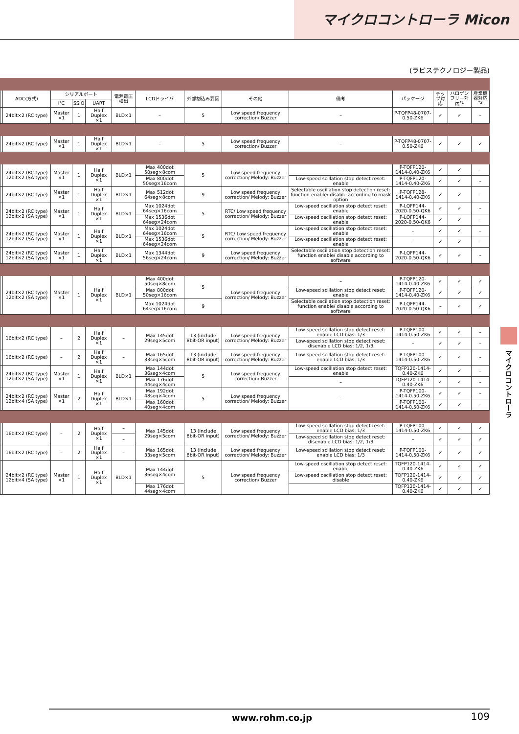マイクロコントローラ Micon
(ラピステクノロジー製品)
| | ADC(方式) | シリアルポート | | | 電源電圧検出 | LCDドライバ | 外部割込み要因 | その他 | 備考 | パッケージ | チップ対応 | ハロゲンフリー対応<sup>*1</sup> | 産業機器対応<sup>*2</sup> |
| --- | --- | --- | --- | --- | --- | --- | --- | --- | --- | --- | --- | --- | --- |
| | | I²C | SSIO | UART | | | | | | | | | |
| | 24bit×2 (RC type) | Master ×1 | 1 | Half Duplex ×1 | BLD×1 | – | 5 | Low speed frequency correction/ Buzzer | – | P-TQFP48-0707-0.50-ZK6 | ✓ | ✓ | – |
| | 24bit×2 (RC type) | Master ×1 | 1 | Half Duplex ×1 | BLD×1 | – | 5 | Low speed frequency correction/ Buzzer | – | P-TQFP48-0707-0.50-ZK6 | ✓ | ✓ | ✓ |
| | 24bit×2 (RC type) 12bit×2 (SA type) | Master ×1 | 1 | Half Duplex ×1 | BLD×1 | Max 400dot 50seg×8com | 5 | Low speed frequency correction/ Melody: Buzzer | – | P-TQFP120-1414-0.40-ZK6 | ✓ | ✓ | – |
| | | | | | | Max 800dot 50seg×16com | | | Low-speed scillation stop detect reset: enable | P-TQFP120-1414-0.40-ZK6 | ✓ | ✓ | – |
| | 24bit×2 (RC type) | Master ×1 | 1 | Half Duplex ×1 | BLD×1 | Max 512dot 64seg×8com | 9 | Low speed frequency correction/ Melody: Buzzer | Selectable oscillation stop detection reset: function enable/ disable according to mask option | P-TQFP128-1414-0.40-ZK6 | ✓ | ✓ | – |
| | 24bit×2 (RC type) 12bit×2 (SA type) | Master ×1 | 1 | Half Duplex ×1 | BLD×1 | Max 1024dot 64seg×16com | 5 | RTC/ Low speed frequency correction/ Melody: Buzzer | Low-speed oscillation stop detect reset: enable | P-LQFP144-2020-0.50-QK6 | ✓ | ✓ | – |
| | | | | | | Max 1536dot 64seg×24com | | | Low-speed oscillation stop detect reset: enable | P-LQFP144-2020-0.50-QK6 | ✓ | ✓ | – |
| | 24bit×2 (RC type) 12bit×2 (SA type) | Master ×1 | 1 | Half Duplex ×1 | BLD×1 | Max 1024dot 64seg×16com | 5 | RTC/ Low speed frequency correction/ Melody: Buzzer | Low-speed oscillation stop detect reset: enable | – | ✓ | ✓ | – |
| | | | | | | Max 1536dot 64seg×24com | | | Low-speed oscillation stop detect reset: enable | – | ✓ | ✓ | – |
| | 24bit×2 (RC type) 12bit×2 (SA type) | Master ×1 | 1 | Half Duplex ×1 | BLD×1 | Max 1344dot 56seg×24com | 9 | Low speed frequency correction/ Melody: Buzzer | Selectable oscillation stop detection reset: function enable/ disable according to software | P-LQFP144-2020-0.50-QK6 | ✓ | ✓ | – |
| | 24bit×2 (RC type) 12bit×2 (SA type) | Master ×1 | 1 | Half Duplex ×1 | BLD×1 | Max 400dot 50seg×8com | 5 | Low speed frequency correction/ Melody: Buzzer | – | P-TQFP120-1414-0.40-ZK6 | ✓ | ✓ | ✓ |
| | | | | | | Max 800dot 50seg×16com | | | Low-speed scillation stop detect reset: enable | P-TQFP120-1414-0.40-ZK6 | ✓ | ✓ | ✓ |
| | | | | | | Max 1024dot 64seg×16com | 9 | | Selectable oscillation stop detection reset: function enable/ disable according to software | P-LQFP144-2020-0.50-QK6 | – | ✓ | ✓ |
| | 16bit×2 (RC type) | – | 2 | Half Duplex ×1 | – | Max 145dot 29seg×5com | 13 (include 8bit-OR input) | Low speed frequency correction/ Melody: Buzzer | Low-speed scillation stop detect reset: enable LCD bias: 1/3 | P-TQFP100-1414-0.50-ZK6 | ✓ | ✓ | – |
| | | | | | | | | | Low-speed scillation stop detect reset: disenable LCD bias: 1/2, 1/3 | – | ✓ | ✓ | – |
| | 16bit×2 (RC type) | – | 2 | Half Duplex ×1 | – | Max 165dot 33seg×5com | 13 (include 8bit-OR input) | Low speed frequency correction/ Melody: Buzzer | Low-speed scillation stop detect reset: enable LCD bias: 1/3 | P-TQFP100-1414-0.50-ZK6 | ✓ | ✓ | – |
| | 24bit×2 (RC type) 12bit×2 (SA type) | Master ×1 | 1 | Half Duplex ×1 | BLD×1 | Max 144dot 36seg×4com | 5 | Low speed frequency correction/ Buzzer | Low-speed oscillation stop detect reset: enable | TQFP120-1414-0.40-ZK6 | ✓ | ✓ | – |
| | | | | | | Max 176dot 44seg×4com | | | – | TQFP120-1414-0.40-ZK6 | ✓ | ✓ | – |
| | 24bit×2 (RC type) 12bit×4 (SA type) | Master ×1 | 2 | Half Duplex ×1 | BLD×1 | Max 192dot 48seg×4com | 5 | Low speed frequency correction/ Melody: Buzzer | – | P-TQFP100-1414-0.50-ZK6 | ✓ | ✓ | – |
| | | | | | | Max 160dot 40seg×4com | | | | P-TQFP100-1414-0.50-ZK6 | ✓ | ✓ | – |
| | 16bit×2 (RC type) | – | 2 | Half Duplex ×1 | – | Max 145dot 29seg×5com | 13 (include 8bit-OR input) | Low speed frequency correction/ Melody: Buzzer | Low-speed scillation stop detect reset: enable LCD bias: 1/3 | P-TQFP100-1414-0.50-ZK6 | ✓ | ✓ | ✓ |
| | | | | | – | | | | Low-speed scillation stop detect reset: disenable LCD bias: 1/2, 1/3 | – | ✓ | ✓ | ✓ |
| | 16bit×2 (RC type) | – | 2 | Half Duplex ×1 | – | Max 165dot 33seg×5com | 13 (include 8bit-OR input) | Low speed frequency correction/ Melody: Buzzer | Low-speed scillation stop detect reset: enable LCD bias: 1/3 | P-TQFP100-1414-0.50-ZK6 | ✓ | ✓ | ✓ |
| | 24bit×2 (RC type) 12bit×4 (SA type) | Master ×1 | 1 | Half Duplex ×1 | BLD×1 | Max 144dot 36seg×4com | 5 | Low speed frequency correction/ Buzzer | Low-speed oscillation stop detect reset: enable | TQFP120-1414-0.40-ZK6 | ✓ | ✓ | ✓ |
| | | | | | | | | | Low-speed oscillation stop detect reset: disable | TQFP120-1414-0.40-ZK6 | ✓ | ✓ | ✓ |
| | | | | | | Max 176dot 44seg×4com | | | – | TQFP120-1414-0.40-ZK6 | ✓ | ✓ | ✓ |
マイクロコントローラ
www.rohm.co.jp 109